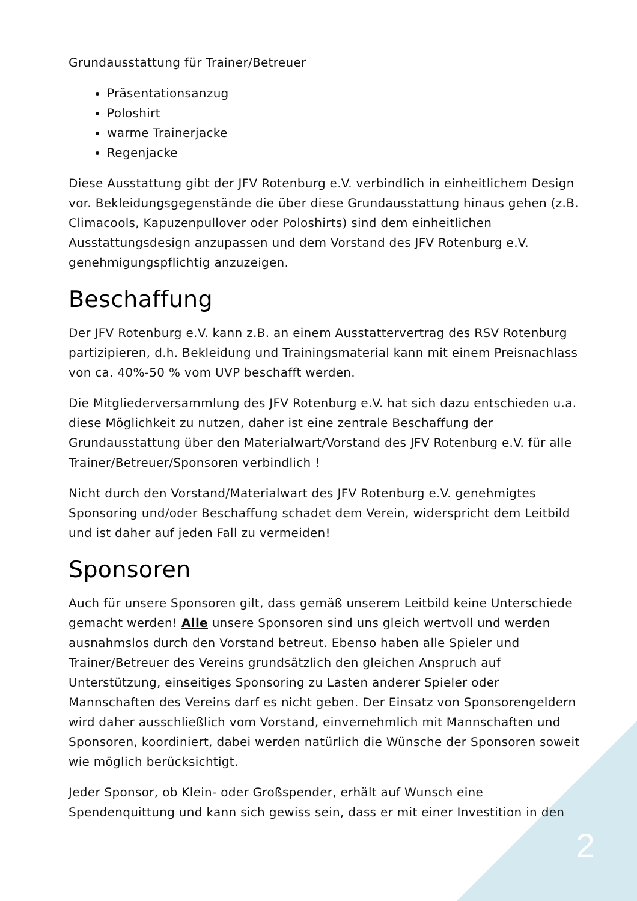Grundausstattung für Trainer/Betreuer
Präsentationsanzug
Poloshirt
warme Trainerjacke
Regenjacke
Diese Ausstattung gibt der JFV Rotenburg e.V. verbindlich in einheitlichem Design vor. Bekleidungsgegenstände die über diese Grundausstattung hinaus gehen (z.B. Climacools, Kapuzenpullover oder Poloshirts) sind dem einheitlichen Ausstattungsdesign anzupassen und dem Vorstand des JFV Rotenburg e.V. genehmigungspflichtig anzuzeigen.
Beschaffung
Der JFV Rotenburg e.V. kann z.B. an einem Ausstattervertrag des RSV Rotenburg partizipieren, d.h. Bekleidung und Trainingsmaterial kann mit einem Preisnachlass von ca. 40%-50 % vom UVP beschafft werden.
Die Mitgliederversammlung des JFV Rotenburg e.V. hat sich dazu entschieden u.a. diese Möglichkeit zu nutzen, daher ist eine zentrale Beschaffung der Grundausstattung über den Materialwart/Vorstand des JFV Rotenburg e.V. für alle Trainer/Betreuer/Sponsoren verbindlich !
Nicht durch den Vorstand/Materialwart des JFV Rotenburg e.V. genehmigtes Sponsoring und/oder Beschaffung schadet dem Verein, widerspricht dem Leitbild und ist daher auf jeden Fall zu vermeiden!
Sponsoren
Auch für unsere Sponsoren gilt, dass gemäß unserem Leitbild keine Unterschiede gemacht werden! Alle unsere Sponsoren sind uns gleich wertvoll und werden ausnahmslos durch den Vorstand betreut. Ebenso haben alle Spieler und Trainer/Betreuer des Vereins grundsätzlich den gleichen Anspruch auf Unterstützung, einseitiges Sponsoring zu Lasten anderer Spieler oder Mannschaften des Vereins darf es nicht geben. Der Einsatz von Sponsorengeldern wird daher ausschließlich vom Vorstand, einvernehmlich mit Mannschaften und Sponsoren, koordiniert, dabei werden natürlich die Wünsche der Sponsoren soweit wie möglich berücksichtigt.
Jeder Sponsor, ob Klein- oder Großspender, erhält auf Wunsch eine Spendenquittung und kann sich gewiss sein, dass er mit einer Investition in den
2